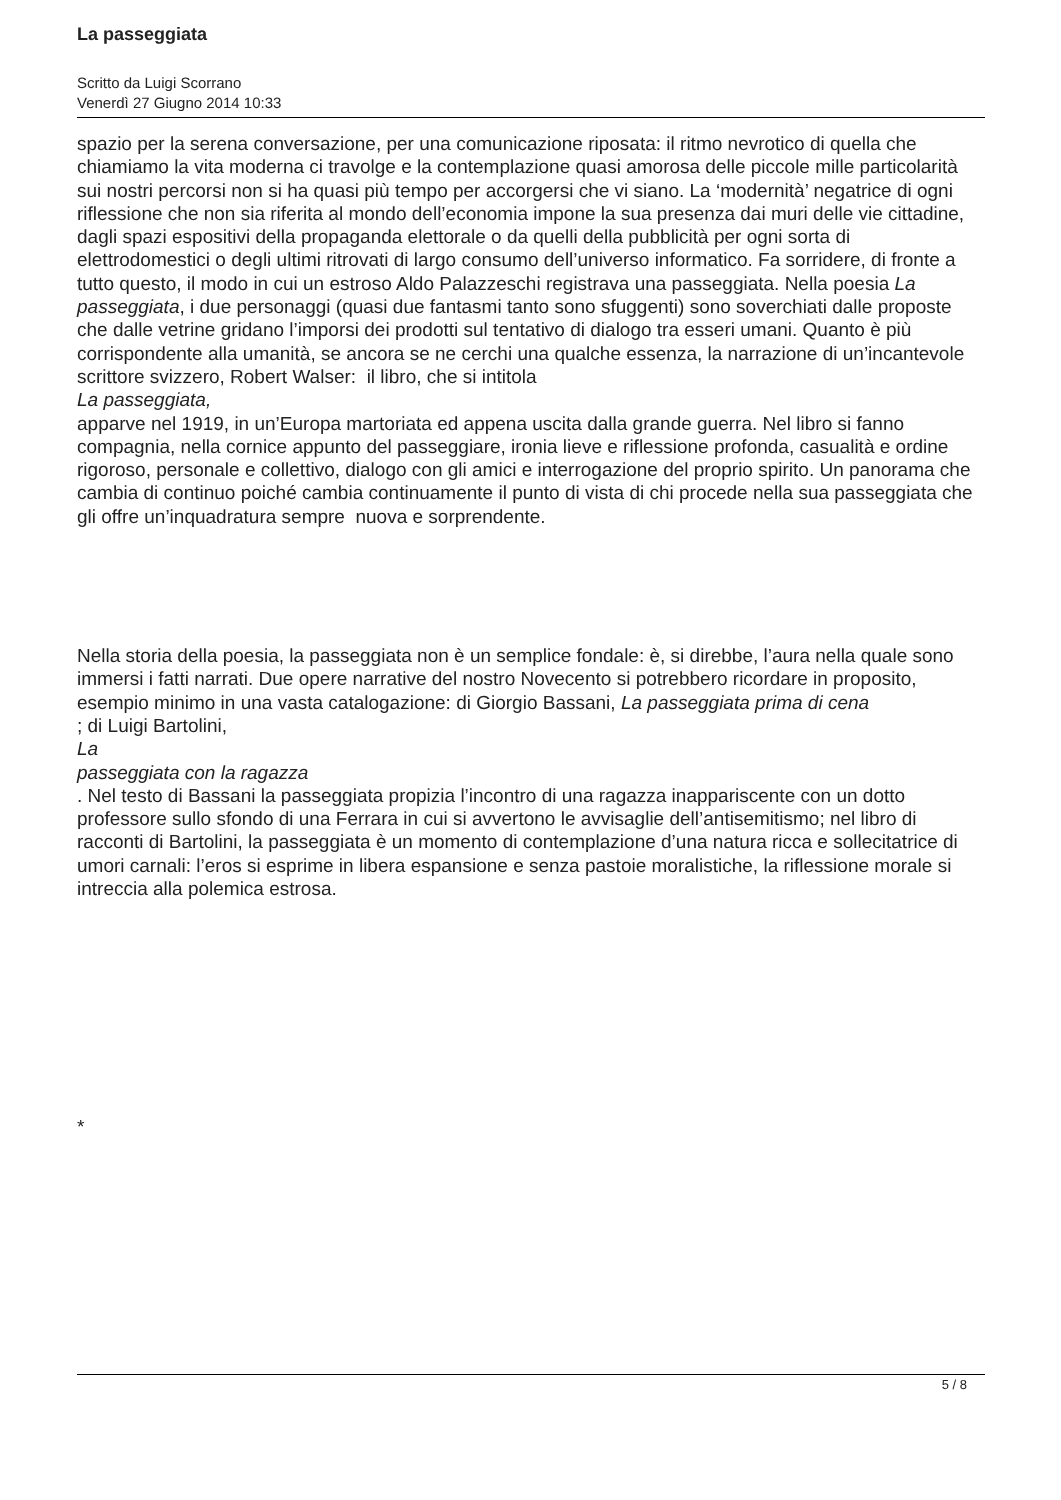La passeggiata
Scritto da Luigi Scorrano
Venerdì 27 Giugno 2014 10:33
spazio per la serena conversazione, per una comunicazione riposata: il ritmo nevrotico di quella che chiamiamo la vita moderna ci travolge e la contemplazione quasi amorosa delle piccole mille particolarità sui nostri percorsi non si ha quasi più tempo per accorgersi che vi siano. La ‘modernità’ negatrice di ogni riflessione che non sia riferita al mondo dell’economia impone la sua presenza dai muri delle vie cittadine, dagli spazi espositivi della propaganda elettorale o da quelli della pubblicità per ogni sorta di elettrodomestici o degli ultimi ritrovati di largo consumo dell’universo informatico. Fa sorridere, di fronte a tutto questo, il modo in cui un estroso Aldo Palazzeschi registrava una passeggiata. Nella poesia La passeggiata, i due personaggi (quasi due fantasmi tanto sono sfuggenti) sono soverchiati dalle proposte che dalle vetrine gridano l’imporsi dei prodotti sul tentativo di dialogo tra esseri umani. Quanto è più corrispondente alla umanità, se ancora se ne cerchi una qualche essenza, la narrazione di un’incantevole scrittore svizzero, Robert Walser: il libro, che si intitola
La passeggiata,
apparve nel 1919, in un’Europa martoriata ed appena uscita dalla grande guerra. Nel libro si fanno compagnia, nella cornice appunto del passeggiare, ironia lieve e riflessione profonda, casualità e ordine rigoroso, personale e collettivo, dialogo con gli amici e interrogazione del proprio spirito. Un panorama che cambia di continuo poiché cambia continuamente il punto di vista di chi procede nella sua passeggiata che gli offre un’inquadratura sempre nuova e sorprendente.
Nella storia della poesia, la passeggiata non è un semplice fondale: è, si direbbe, l’aura nella quale sono immersi i fatti narrati. Due opere narrative del nostro Novecento si potrebbero ricordare in proposito, esempio minimo in una vasta catalogazione: di Giorgio Bassani, La passeggiata prima di cena
; di Luigi Bartolini,
La
passeggiata con la ragazza
. Nel testo di Bassani la passeggiata propizia l’incontro di una ragazza inappariscente con un dotto professore sullo sfondo di una Ferrara in cui si avvertono le avvisaglie dell’antisemitismo; nel libro di racconti di Bartolini, la passeggiata è un momento di contemplazione d’una natura ricca e sollecitatrice di umori carnali: l’eros si esprime in libera espansione e senza pastoie moralistiche, la riflessione morale si intreccia alla polemica estrosa.
*
5 / 8